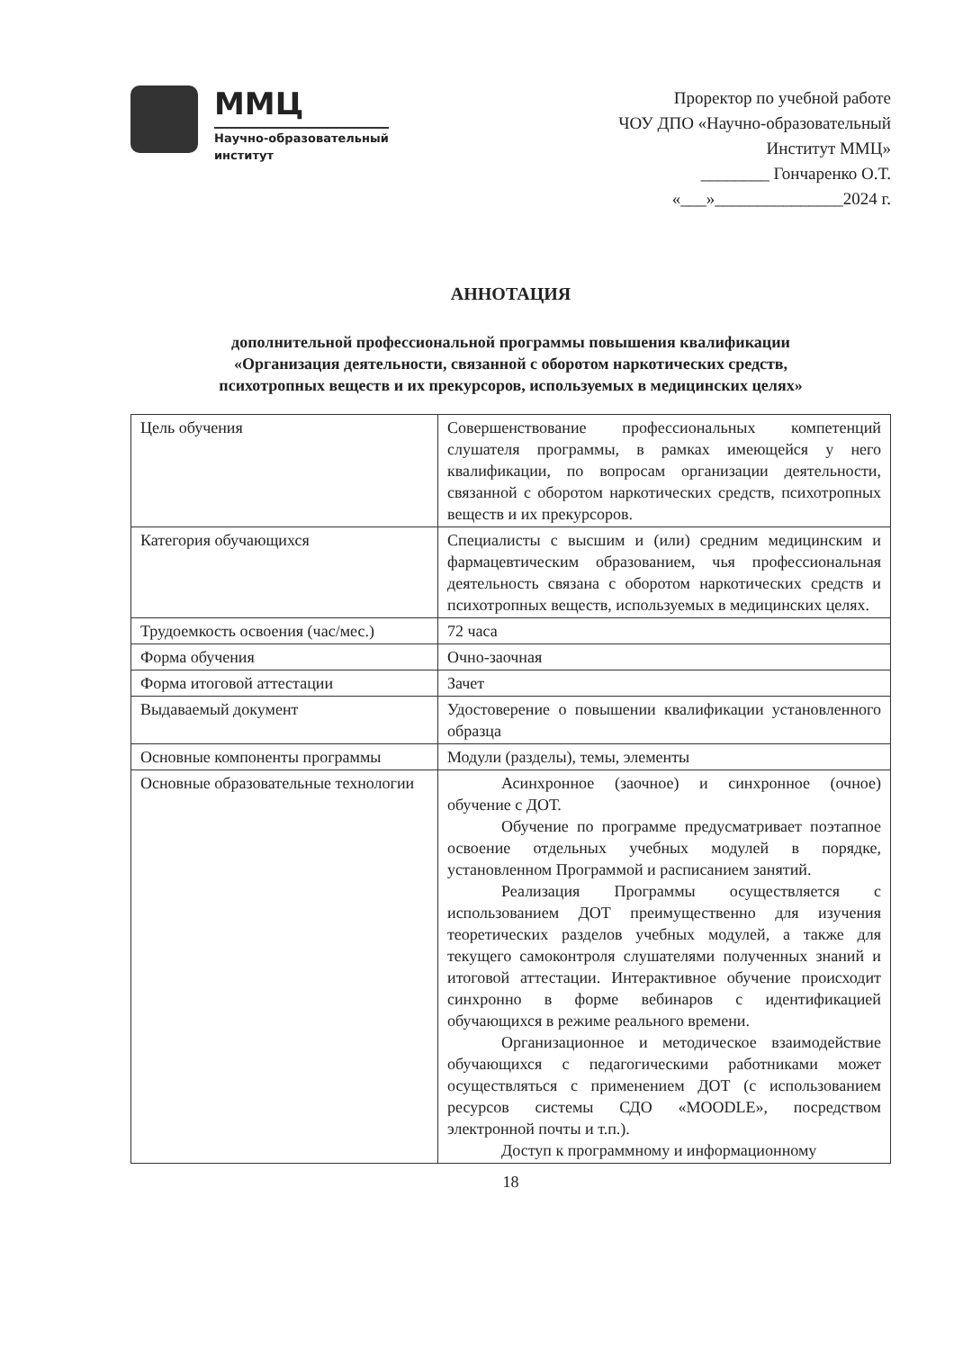ММЦ
Научно-образовательный
институт
Проректор по учебной работе
ЧОУ ДПО «Научно-образовательный
Институт ММЦ»
________ Гончаренко О.Т.
«___»_______________2024 г.
АННОТАЦИЯ
дополнительной профессиональной программы повышения квалификации
«Организация деятельности, связанной с оборотом наркотических средств,
психотропных веществ и их прекурсоров, используемых в медицинских целях»
| Цель обучения | Совершенствование профессиональных компетенций слушателя программы, в рамках имеющейся у него квалификации, по вопросам организации деятельности, связанной с оборотом наркотических средств, психотропных веществ и их прекурсоров. |
| Категория обучающихся | Специалисты с высшим и (или) средним медицинским и фармацевтическим образованием, чья профессиональная деятельность связана с оборотом наркотических средств и психотропных веществ, используемых в медицинских целях. |
| Трудоемкость освоения (час/мес.) | 72 часа |
| Форма обучения | Очно-заочная |
| Форма итоговой аттестации | Зачет |
| Выдаваемый документ | Удостоверение о повышении квалификации установленного образца |
| Основные компоненты программы | Модули (разделы), темы, элементы |
| Основные образовательные технологии | Асинхронное (заочное) и синхронное (очное) обучение с ДОТ. Обучение по программе предусматривает поэтапное освоение отдельных учебных модулей в порядке, установленном Программой и расписанием занятий. Реализация Программы осуществляется с использованием ДОТ преимущественно для изучения теоретических разделов учебных модулей, а также для текущего самоконтроля слушателями полученных знаний и итоговой аттестации. Интерактивное обучение происходит синхронно в форме вебинаров с идентификацией обучающихся в режиме реального времени. Организационное и методическое взаимодействие обучающихся с педагогическими работниками может осуществляться с применением ДОТ (с использованием ресурсов системы СДО «MOODLE», посредством электронной почты и т.п.). Доступ к программному и информационному |
18